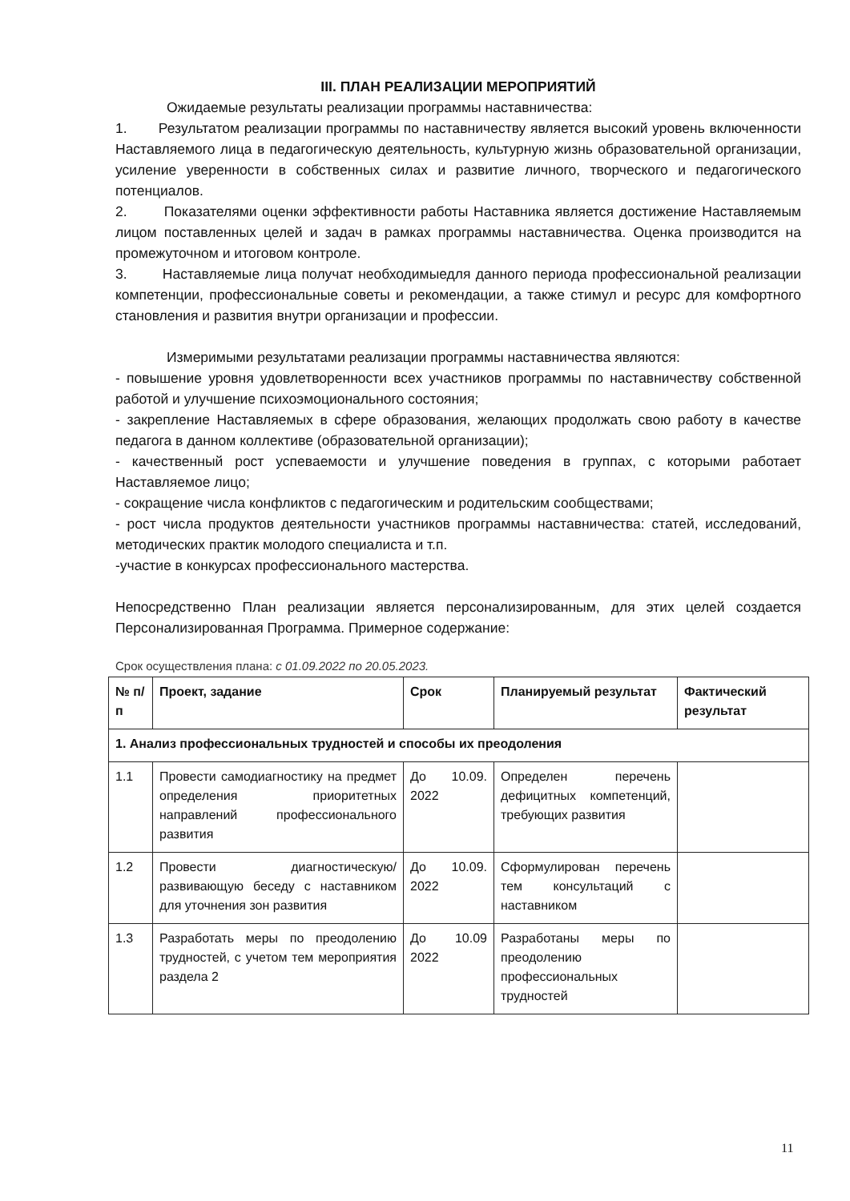III. ПЛАН РЕАЛИЗАЦИИ МЕРОПРИЯТИЙ
Ожидаемые результаты реализации программы наставничества:
1. Результатом реализации программы по наставничеству является высокий уровень включенности Наставляемого лица в педагогическую деятельность, культурную жизнь образовательной организации, усиление уверенности в собственных силах и развитие личного, творческого и педагогического потенциалов.
2. Показателями оценки эффективности работы Наставника является достижение Наставляемым лицом поставленных целей и задач в рамках программы наставничества. Оценка производится на промежуточном и итоговом контроле.
3. Наставляемые лица получат необходимыедля данного периода профессиональной реализации компетенции, профессиональные советы и рекомендации, а также стимул и ресурс для комфортного становления и развития внутри организации и профессии.
Измеримыми результатами реализации программы наставничества являются:
- повышение уровня удовлетворенности всех участников программы по наставничеству собственной работой и улучшение психоэмоционального состояния;
- закрепление Наставляемых в сфере образования, желающих продолжать свою работу в качестве педагога в данном коллективе (образовательной организации);
- качественный рост успеваемости и улучшение поведения в группах, с которыми работает Наставляемое лицо;
- сокращение числа конфликтов с педагогическим и родительским сообществами;
- рост числа продуктов деятельности участников программы наставничества: статей, исследований, методических практик молодого специалиста и т.п.
-участие в конкурсах профессионального мастерства.
Непосредственно План реализации является персонализированным, для этих целей создается Персонализированная Программа. Примерное содержание:
Срок осуществления плана: с 01.09.2022 по 20.05.2023.
| № п/п | Проект, задание | Срок | Планируемый результат | Фактический результат |
| --- | --- | --- | --- | --- |
| 1. Анализ профессиональных трудностей и способы их преодоления | | | | |
| 1.1 | Провести самодиагностику на предмет определения приоритетных направлений профессионального развития | До 10.09. 2022 | Определен перечень дефицитных компетенций, требующих развития | |
| 1.2 | Провести диагностическую/развивающую беседу с наставником для уточнения зон развития | До 10.09. 2022 | Сформулирован перечень тем консультаций с наставником | |
| 1.3 | Разработать меры по преодолению трудностей, с учетом тем мероприятия раздела 2 | До 10.09 2022 | Разработаны меры по преодолению профессиональных трудностей | |
11